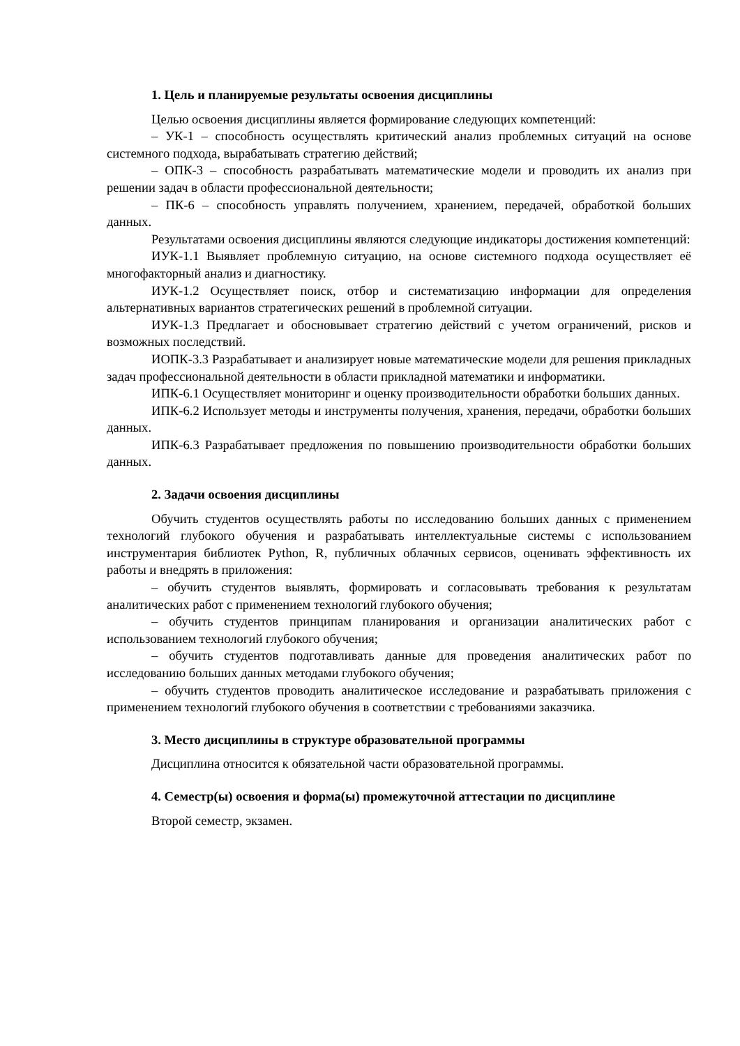1. Цель и планируемые результаты освоения дисциплины
Целью освоения дисциплины является формирование следующих компетенций:
– УК-1 – способность осуществлять критический анализ проблемных ситуаций на основе системного подхода, вырабатывать стратегию действий;
– ОПК-3 – способность разрабатывать математические модели и проводить их анализ при решении задач в области профессиональной деятельности;
– ПК-6 – способность управлять получением, хранением, передачей, обработкой больших данных.
Результатами освоения дисциплины являются следующие индикаторы достижения компетенций:
ИУК-1.1 Выявляет проблемную ситуацию, на основе системного подхода осуществляет её многофакторный анализ и диагностику.
ИУК-1.2 Осуществляет поиск, отбор и систематизацию информации для определения альтернативных вариантов стратегических решений в проблемной ситуации.
ИУК-1.3 Предлагает и обосновывает стратегию действий с учетом ограничений, рисков и возможных последствий.
ИОПК-3.3 Разрабатывает и анализирует новые математические модели для решения прикладных задач профессиональной деятельности в области прикладной математики и информатики.
ИПК-6.1 Осуществляет мониторинг и оценку производительности обработки больших данных.
ИПК-6.2 Использует методы и инструменты получения, хранения, передачи, обработки больших данных.
ИПК-6.3 Разрабатывает предложения по повышению производительности обработки больших данных.
2. Задачи освоения дисциплины
Обучить студентов осуществлять работы по исследованию больших данных с применением технологий глубокого обучения и разрабатывать интеллектуальные системы с использованием инструментария библиотек Python, R, публичных облачных сервисов, оценивать эффективность их работы и внедрять в приложения:
– обучить студентов выявлять, формировать и согласовывать требования к результатам аналитических работ с применением технологий глубокого обучения;
– обучить студентов принципам планирования и организации аналитических работ с использованием технологий глубокого обучения;
– обучить студентов подготавливать данные для проведения аналитических работ по исследованию больших данных методами глубокого обучения;
– обучить студентов проводить аналитическое исследование и разрабатывать приложения с применением технологий глубокого обучения в соответствии с требованиями заказчика.
3. Место дисциплины в структуре образовательной программы
Дисциплина относится к обязательной части образовательной программы.
4. Семестр(ы) освоения и форма(ы) промежуточной аттестации по дисциплине
Второй семестр, экзамен.